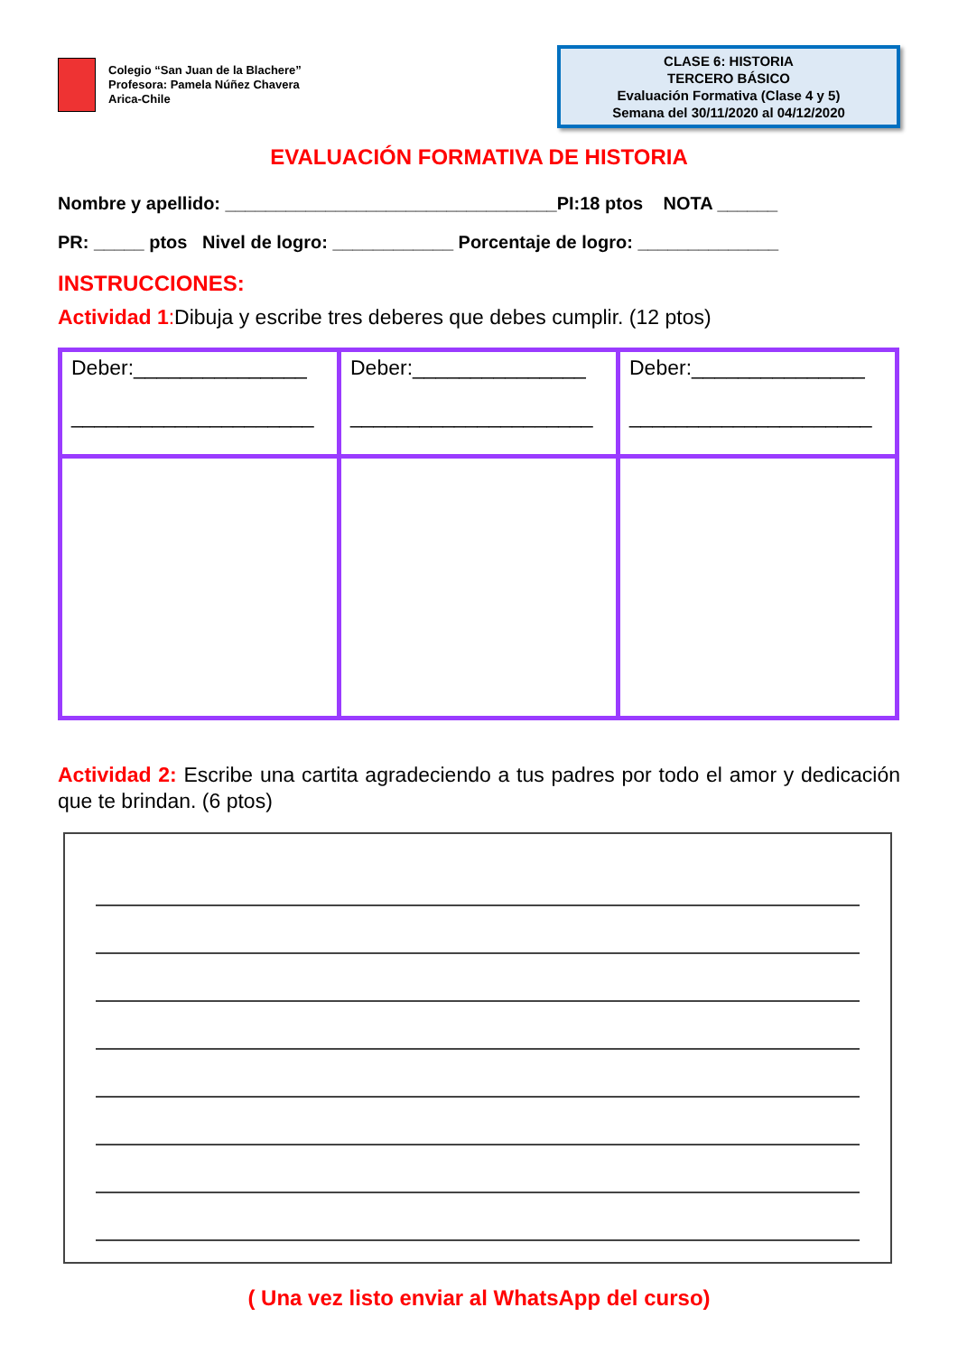Colegio “San Juan de la Blachere”
Profesora: Pamela Núñez Chavera
Arica-Chile
CLASE 6: HISTORIA
TERCERO BÁSICO
Evaluación Formativa (Clase 4 y 5)
Semana del 30/11/2020 al 04/12/2020
EVALUACIÓN FORMATIVA DE HISTORIA
Nombre y apellido: _________________________________PI:18 ptos NOTA ______
PR: _____ ptos Nivel de logro: ____________ Porcentaje de logro: ______________
INSTRUCCIONES:
Actividad 1: Dibuja y escribe tres deberes que debes cumplir. (12 ptos)
| Deber:_______________ _____________________ | Deber:_______________ _____________________ | Deber:_______________ _____________________ |
Actividad 2: Escribe una cartita agradeciendo a tus padres por todo el amor y dedicación que te brindan. (6 ptos)
( Una vez listo enviar al WhatsApp del curso)